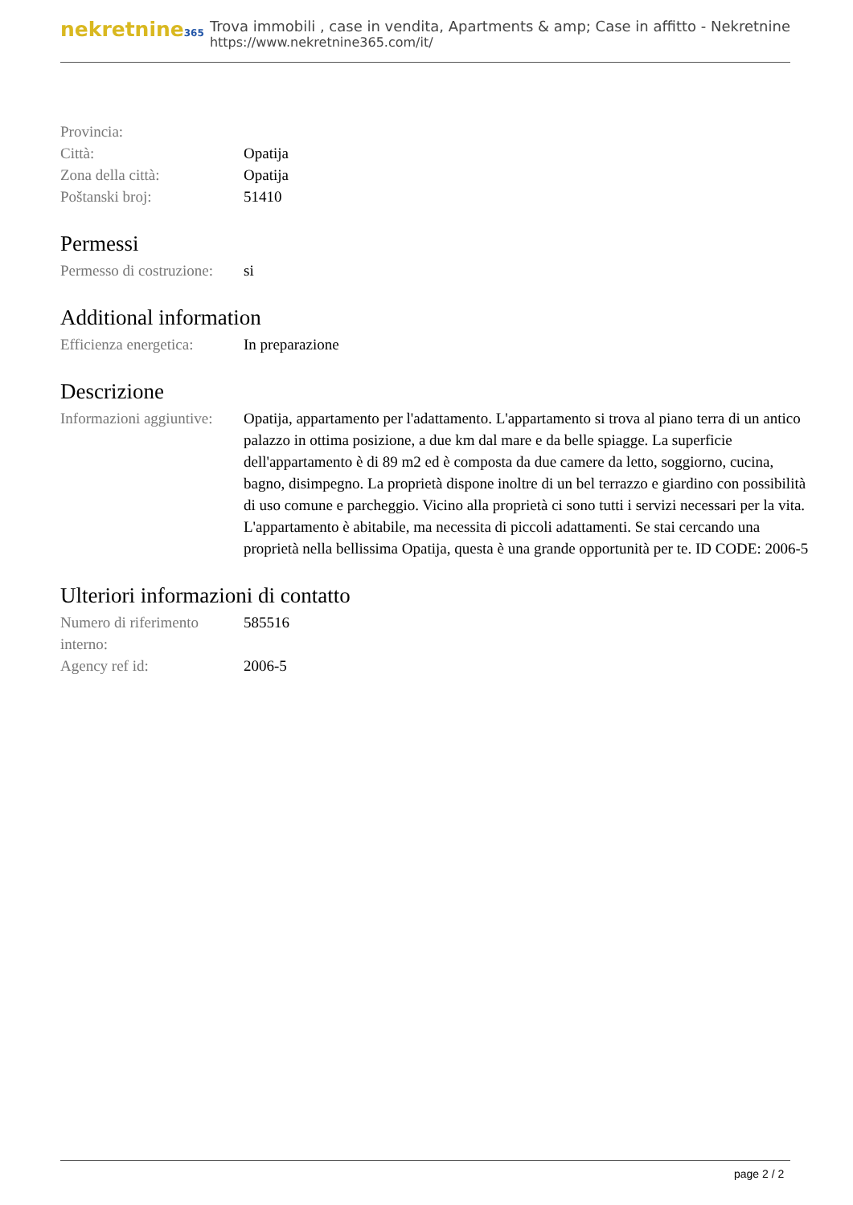nekretnine365
Trova immobili , case in vendita, Apartments & amp; Case in affitto - Nekretnine
https://www.nekretnine365.com/it/
| Provincia: | |
| Città: | Opatija |
| Zona della città: | Opatija |
| Poštanski broj: | 51410 |
Permessi
| Permesso di costruzione: | si |
Additional information
| Efficienza energetica: | In preparazione |
Descrizione
| Informazioni aggiuntive: | Opatija, appartamento per l'adattamento. L'appartamento si trova al piano terra di un antico palazzo in ottima posizione, a due km dal mare e da belle spiagge. La superficie dell'appartamento è di 89 m2 ed è composta da due camere da letto, soggiorno, cucina, bagno, disimpegno. La proprietà dispone inoltre di un bel terrazzo e giardino con possibilità di uso comune e parcheggio. Vicino alla proprietà ci sono tutti i servizi necessari per la vita. L'appartamento è abitabile, ma necessita di piccoli adattamenti. Se stai cercando una proprietà nella bellissima Opatija, questa è una grande opportunità per te. ID CODE: 2006-5 |
Ulteriori informazioni di contatto
| Numero di riferimento interno: | 585516 |
| Agency ref id: | 2006-5 |
page 2 / 2